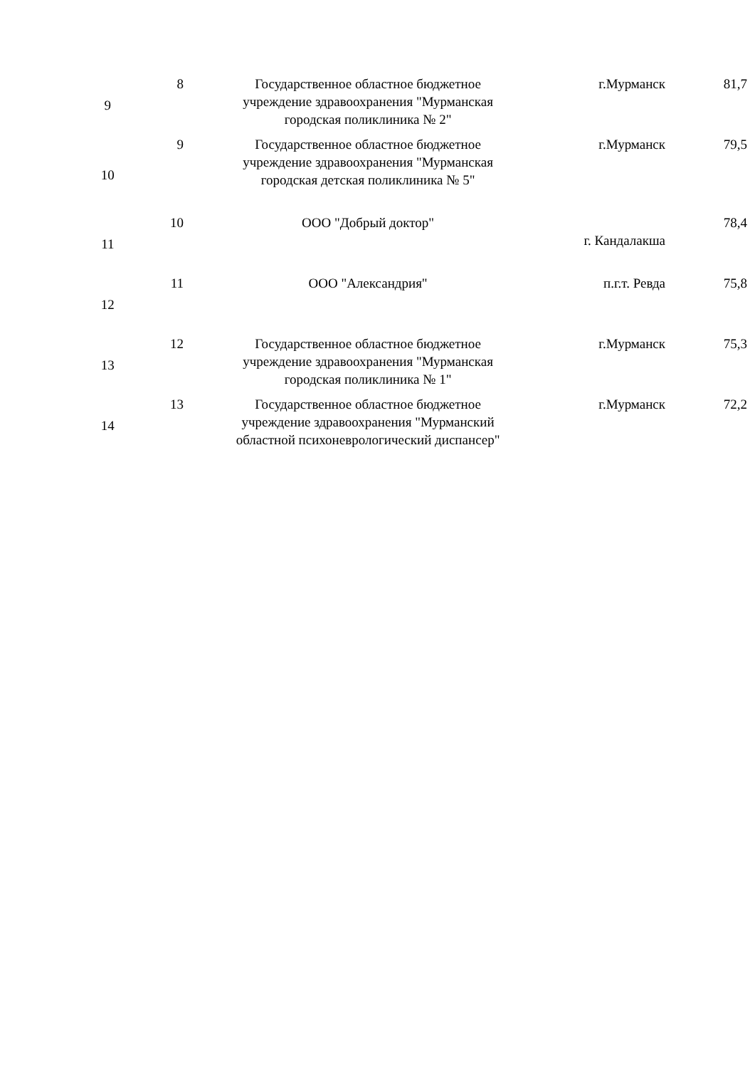| 9 | 8 | Государственное областное бюджетное учреждение здравоохранения "Мурманская городская поликлиника № 2" | г.Мурманск | 81,7 |
| 10 | 9 | Государственное областное бюджетное учреждение здравоохранения "Мурманская городская детская поликлиника № 5" | г.Мурманск | 79,5 |
| 11 | 10 | ООО "Добрый доктор" | г. Кандалакша | 78,4 |
| 12 | 11 | ООО "Александрия" | п.г.т. Ревда | 75,8 |
| 13 | 12 | Государственное областное бюджетное учреждение здравоохранения "Мурманская городская поликлиника № 1" | г.Мурманск | 75,3 |
| 14 | 13 | Государственное областное бюджетное учреждение здравоохранения "Мурманский областной психоневрологический диспансер" | г.Мурманск | 72,2 |